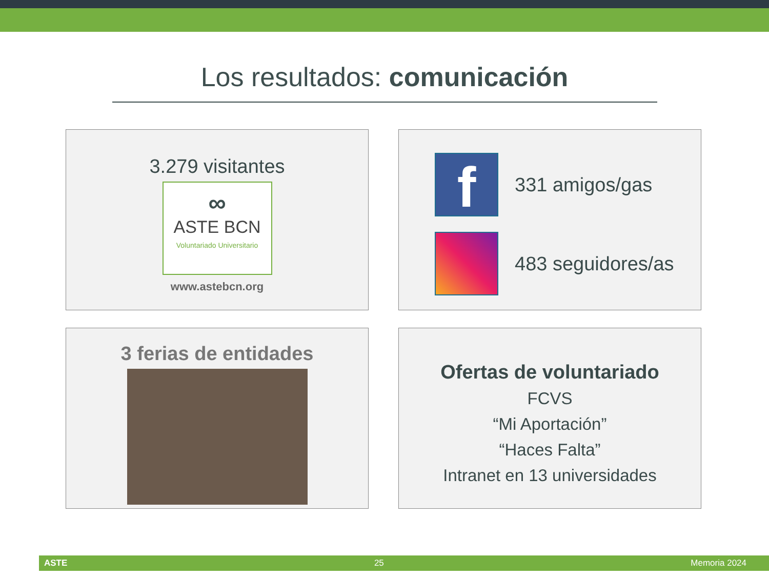Los resultados: comunicación
3.279 visitantes
∞
ASTE BCN
Voluntariado Universitario
www.astebcn.org
f
331 amigos/gas
483 seguidores/as
3 ferias de entidades
Ofertas de voluntariado
FCVS
“Mi Aportación”
“Haces Falta”
Intranet en 13 universidades
ASTE 25 Memoria 2024